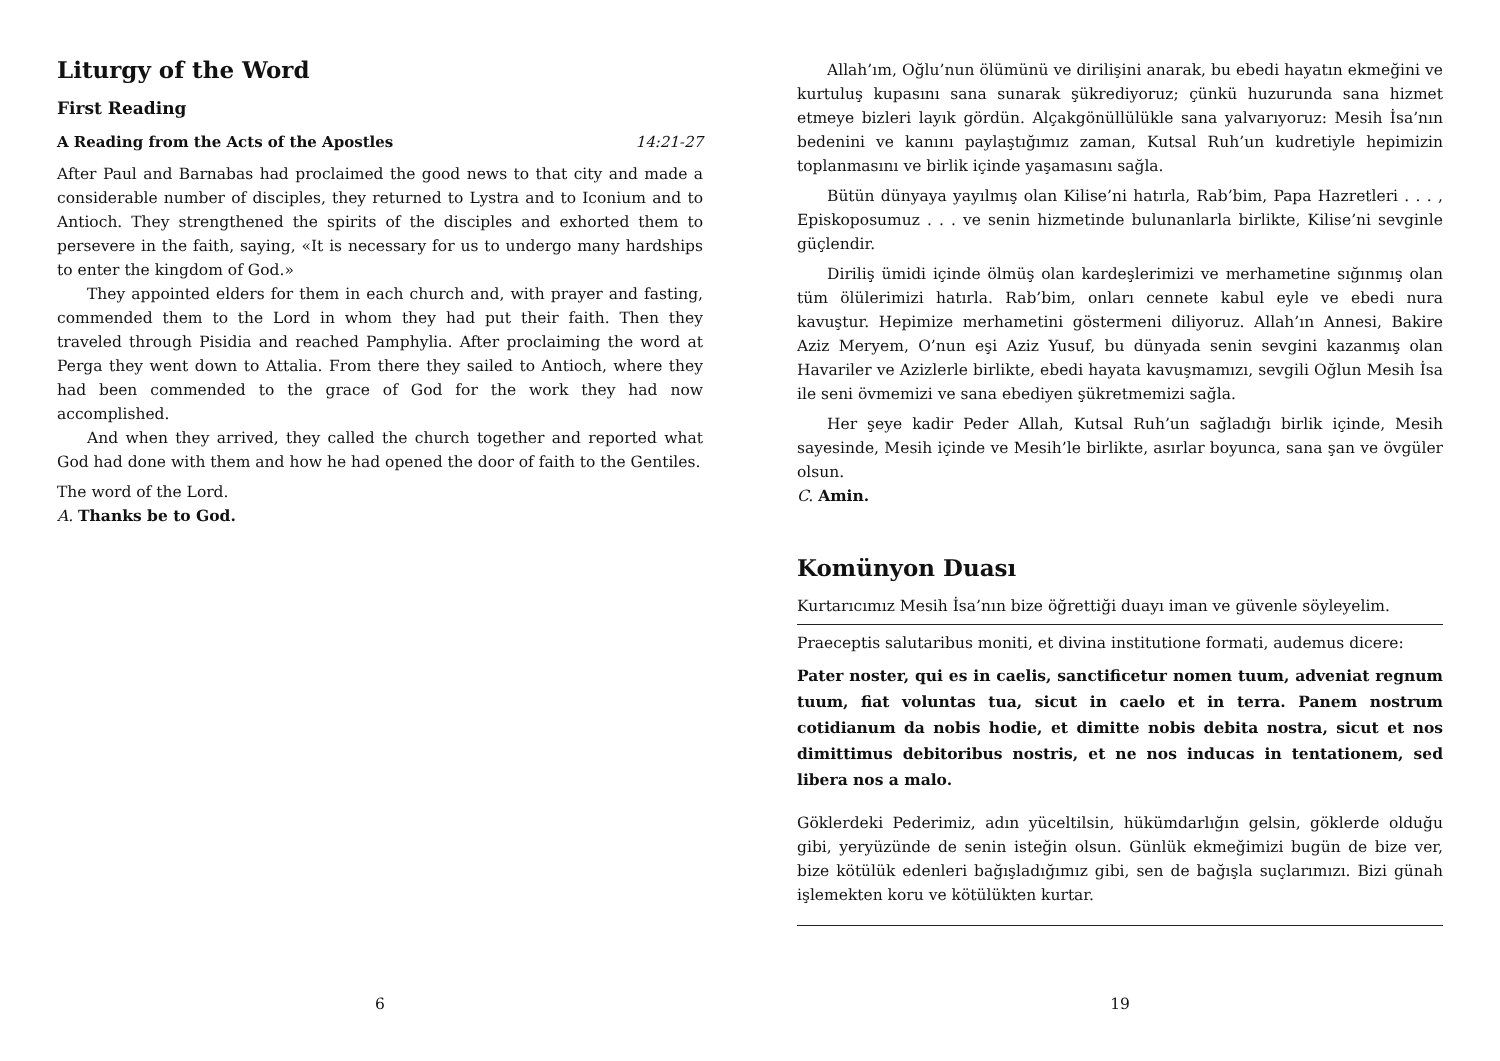Liturgy of the Word
First Reading
A Reading from the Acts of the Apostles 14:21-27
After Paul and Barnabas had proclaimed the good news to that city and made a considerable number of disciples, they returned to Lystra and to Iconium and to Antioch. They strengthened the spirits of the disciples and exhorted them to persevere in the faith, saying, «It is necessary for us to undergo many hardships to enter the kingdom of God.»
They appointed elders for them in each church and, with prayer and fasting, commended them to the Lord in whom they had put their faith. Then they traveled through Pisidia and reached Pamphylia. After proclaiming the word at Perga they went down to Attalia. From there they sailed to Antioch, where they had been commended to the grace of God for the work they had now accomplished.
And when they arrived, they called the church together and reported what God had done with them and how he had opened the door of faith to the Gentiles.
The word of the Lord.
A. Thanks be to God.
6
Allah’ım, Oğlu’nun ölümünü ve dirilişini anarak, bu ebedi hayatın ekmeğini ve kurtuluş kupasını sana sunarak şükrediyoruz; çünkü huzurunda sana hizmet etmeye bizleri layık gördün. Alçakgönüllülükle sana yalvarıyoruz: Mesih İsa’nın bedenini ve kanını paylaştığımız zaman, Kutsal Ruh’un kudretiyle hepimizin toplanmasını ve birlik içinde yaşamasını sağla.
Bütün dünyaya yayılmış olan Kilise’ni hatırla, Rab’bim, Papa Hazretleri . . . , Episkoposumuz . . . ve senin hizmetinde bulunanlarla birlikte, Kilise’ni sevginle güçlendir.
Diriliş ümidi içinde ölmüş olan kardeşlerimizi ve merhametine sığınmış olan tüm ölülerimizi hatırla. Rab’bim, onları cennete kabul eyle ve ebedi nura kavuştur. Hepimize merhametini göstermeni diliyoruz. Allah’ın Annesi, Bakire Aziz Meryem, O’nun eşi Aziz Yusuf, bu dünyada senin sevgini kazanmış olan Havariler ve Azizlerle birlikte, ebedi hayata kavuşmamızı, sevgili Oğlun Mesih İsa ile seni övmemizi ve sana ebediyen şükretmemizi sağla.
Her şeye kadir Peder Allah, Kutsal Ruh’un sağladığı birlik içinde, Mesih sayesinde, Mesih içinde ve Mesih’le birlikte, asırlar boyunca, sana şan ve övgüler olsun.
C. Amin.
Komünyon Duası
Kurtarıcımız Mesih İsa’nın bize öğrettiği duayı iman ve güvenle söyleyelim.
Praeceptis salutaribus moniti, et divina institutione formati, audemus dicere:
Pater noster, qui es in caelis, sanctificetur nomen tuum, adveniat regnum tuum, fiat voluntas tua, sicut in caelo et in terra. Panem nostrum cotidianum da nobis hodie, et dimitte nobis debita nostra, sicut et nos dimittimus debitoribus nostris, et ne nos inducas in tentationem, sed libera nos a malo.
Göklerdeki Pederimiz, adın yüceltilsin, hükümdarlığın gelsin, göklerde olduğu gibi, yeryüzünde de senin isteğin olsun. Günlük ekmeğimizi bugün de bize ver, bize kötülük edenleri bağışladığımız gibi, sen de bağışla suçlarımızı. Bizi günah işlemekten koru ve kötülükten kurtar.
19